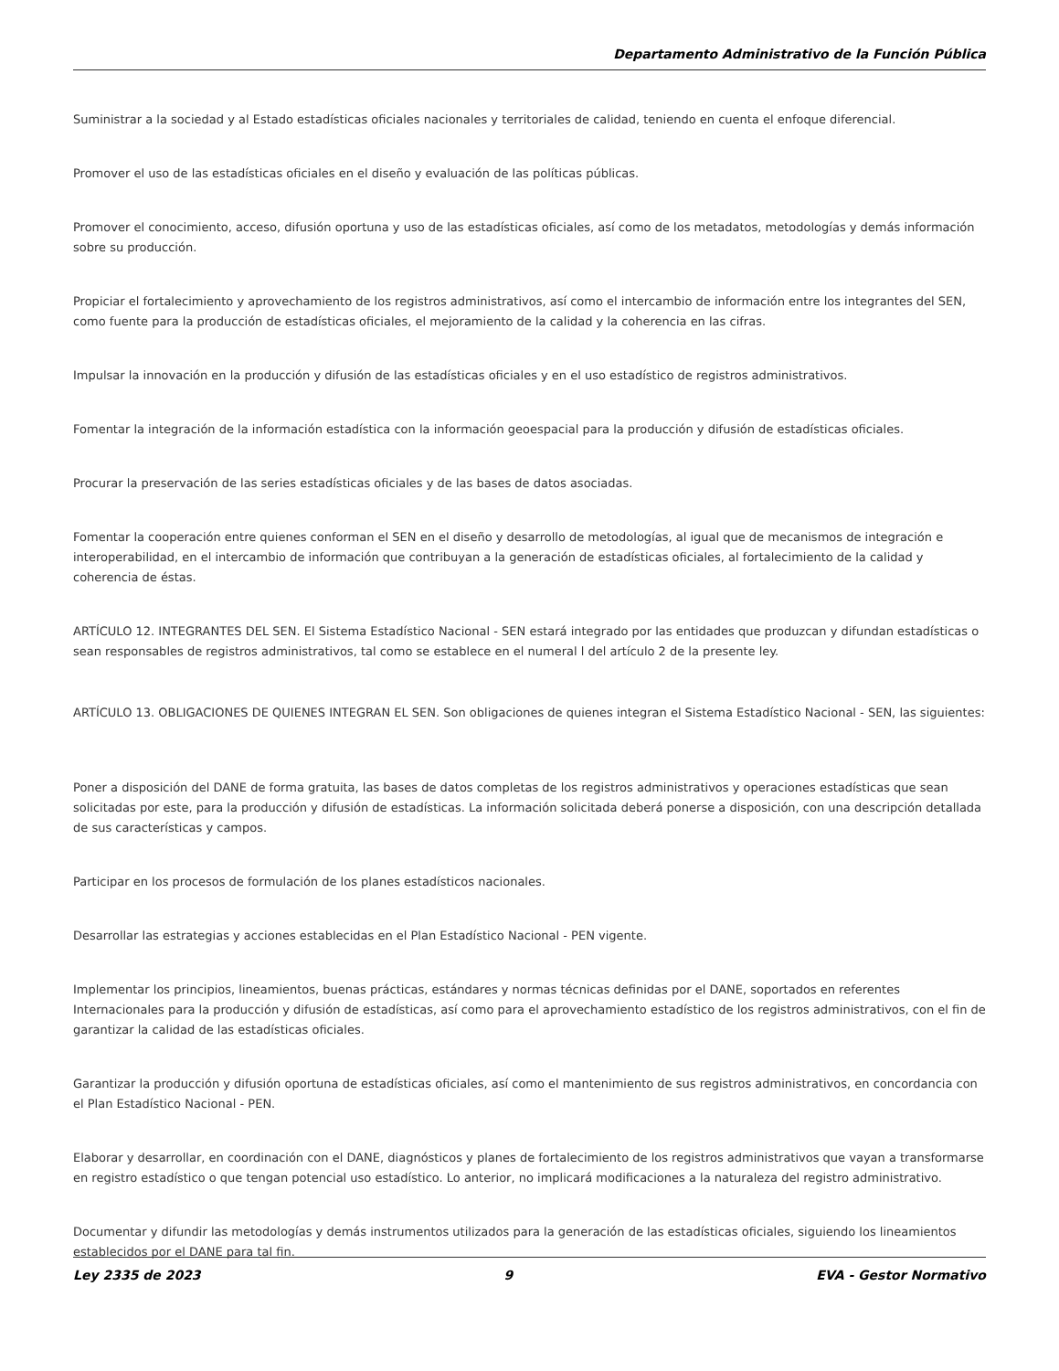Departamento Administrativo de la Función Pública
Suministrar a la sociedad y al Estado estadísticas oficiales nacionales y territoriales de calidad, teniendo en cuenta el enfoque diferencial.
Promover el uso de las estadísticas oficiales en el diseño y evaluación de las políticas públicas.
Promover el conocimiento, acceso, difusión oportuna y uso de las estadísticas oficiales, así como de los metadatos, metodologías y demás información sobre su producción.
Propiciar el fortalecimiento y aprovechamiento de los registros administrativos, así como el intercambio de información entre los integrantes del SEN, como fuente para la producción de estadísticas oficiales, el mejoramiento de la calidad y la coherencia en las cifras.
Impulsar la innovación en la producción y difusión de las estadísticas oficiales y en el uso estadístico de registros administrativos.
Fomentar la integración de la información estadística con la información geoespacial para la producción y difusión de estadísticas oficiales.
Procurar la preservación de las series estadísticas oficiales y de las bases de datos asociadas.
Fomentar la cooperación entre quienes conforman el SEN en el diseño y desarrollo de metodologías, al igual que de mecanismos de integración e interoperabilidad, en el intercambio de información que contribuyan a la generación de estadísticas oficiales, al fortalecimiento de la calidad y coherencia de éstas.
ARTÍCULO 12. INTEGRANTES DEL SEN. El Sistema Estadístico Nacional - SEN estará integrado por las entidades que produzcan y difundan estadísticas o sean responsables de registros administrativos, tal como se establece en el numeral l del artículo 2 de la presente ley.
ARTÍCULO 13. OBLIGACIONES DE QUIENES INTEGRAN EL SEN. Son obligaciones de quienes integran el Sistema Estadístico Nacional - SEN, las siguientes:
Poner a disposición del DANE de forma gratuita, las bases de datos completas de los registros administrativos y operaciones estadísticas que sean solicitadas por este, para la producción y difusión de estadísticas. La información solicitada deberá ponerse a disposición, con una descripción detallada de sus características y campos.
Participar en los procesos de formulación de los planes estadísticos nacionales.
Desarrollar las estrategias y acciones establecidas en el Plan Estadístico Nacional - PEN vigente.
Implementar los principios, lineamientos, buenas prácticas, estándares y normas técnicas definidas por el DANE, soportados en referentes Internacionales para la producción y difusión de estadísticas, así como para el aprovechamiento estadístico de los registros administrativos, con el fin de garantizar la calidad de las estadísticas oficiales.
Garantizar la producción y difusión oportuna de estadísticas oficiales, así como el mantenimiento de sus registros administrativos, en concordancia con el Plan Estadístico Nacional - PEN.
Elaborar y desarrollar, en coordinación con el DANE, diagnósticos y planes de fortalecimiento de los registros administrativos que vayan a transformarse en registro estadístico o que tengan potencial uso estadístico. Lo anterior, no implicará modificaciones a la naturaleza del registro administrativo.
Documentar y difundir las metodologías y demás instrumentos utilizados para la generación de las estadísticas oficiales, siguiendo los lineamientos establecidos por el DANE para tal fin.
Ley 2335 de 2023 9 EVA - Gestor Normativo